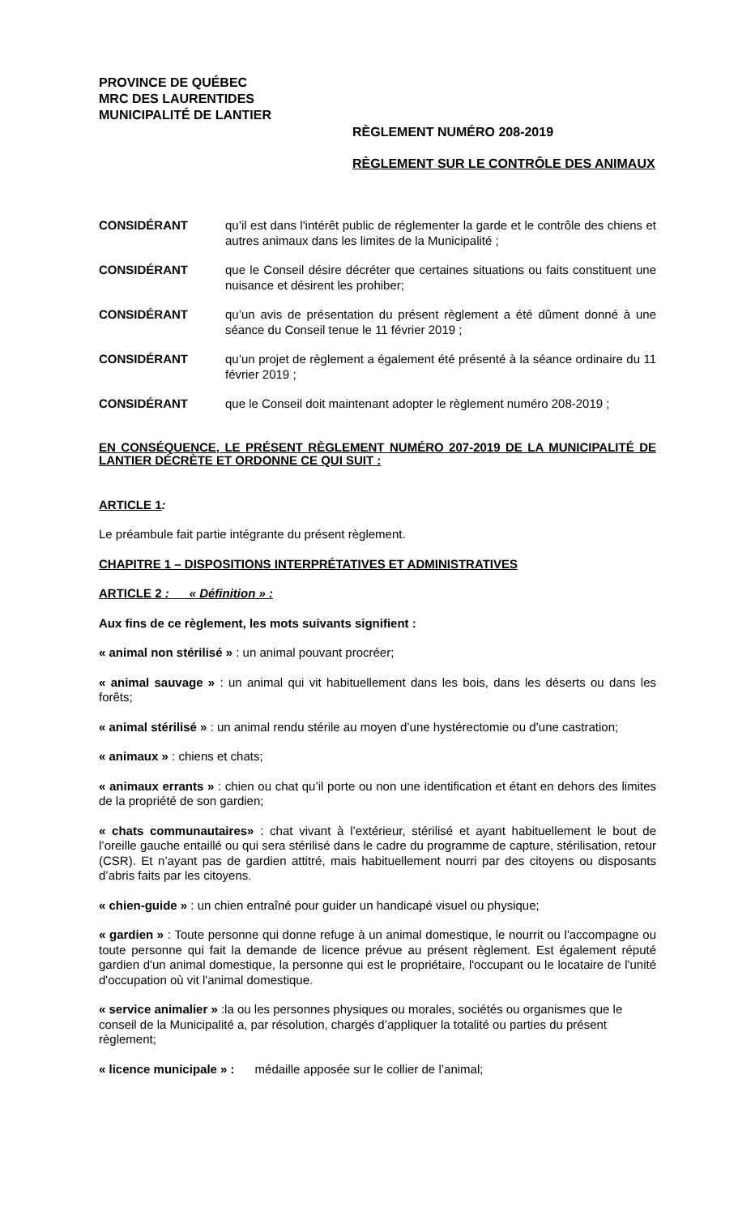PROVINCE DE QUÉBEC
MRC DES LAURENTIDES
MUNICIPALITÉ DE LANTIER
RÈGLEMENT NUMÉRO 208-2019
RÈGLEMENT SUR LE CONTRÔLE DES ANIMAUX
CONSIDÉRANT qu’il est dans l'intérêt public de réglementer la garde et le contrôle des chiens et autres animaux dans les limites de la Municipalité ;
CONSIDÉRANT que le Conseil désire décréter que certaines situations ou faits constituent une nuisance et désirent les prohiber;
CONSIDÉRANT qu’un avis de présentation du présent règlement a été dûment donné à une séance du Conseil tenue le 11 février 2019 ;
CONSIDÉRANT qu’un projet de règlement a également été présenté à la séance ordinaire du 11 février 2019 ;
CONSIDÉRANT que le Conseil doit maintenant adopter le règlement numéro 208-2019 ;
EN CONSÉQUENCE, LE PRÉSENT RÈGLEMENT NUMÉRO 207-2019 DE LA MUNICIPALITÉ DE LANTIER DÉCRÈTE ET ORDONNE CE QUI SUIT :
ARTICLE 1:
Le préambule fait partie intégrante du présent règlement.
CHAPITRE 1 – DISPOSITIONS INTERPRÉTATIVES ET ADMINISTRATIVES
ARTICLE 2 : « Définition » :
Aux fins de ce règlement, les mots suivants signifient :
« animal non stérilisé » : un animal pouvant procréer;
« animal sauvage » : un animal qui vit habituellement dans les bois, dans les déserts ou dans les forêts;
« animal stérilisé » : un animal rendu stérile au moyen d’une hystérectomie ou d’une castration;
« animaux » : chiens et chats;
« animaux errants » : chien ou chat qu’il porte ou non une identification et étant en dehors des limites de la propriété de son gardien;
« chats communautaires» : chat vivant à l’extérieur, stérilisé et ayant habituellement le bout de l’oreille gauche entaillé ou qui sera stérilisé dans le cadre du programme de capture, stérilisation, retour (CSR). Et n’ayant pas de gardien attitré, mais habituellement nourri par des citoyens ou disposants d’abris faits par les citoyens.
« chien-guide » : un chien entraîné pour guider un handicapé visuel ou physique;
« gardien » : Toute personne qui donne refuge à un animal domestique, le nourrit ou l'accompagne ou toute personne qui fait la demande de licence prévue au présent règlement. Est également réputé gardien d'un animal domestique, la personne qui est le propriétaire, l'occupant ou le locataire de l'unité d'occupation où vit l'animal domestique.
« service animalier » :la ou les personnes physiques ou morales, sociétés ou organismes que le conseil de la Municipalité a, par résolution, chargés d’appliquer la totalité ou parties du présent règlement;
« licence municipale » : médaille apposée sur le collier de l’animal;